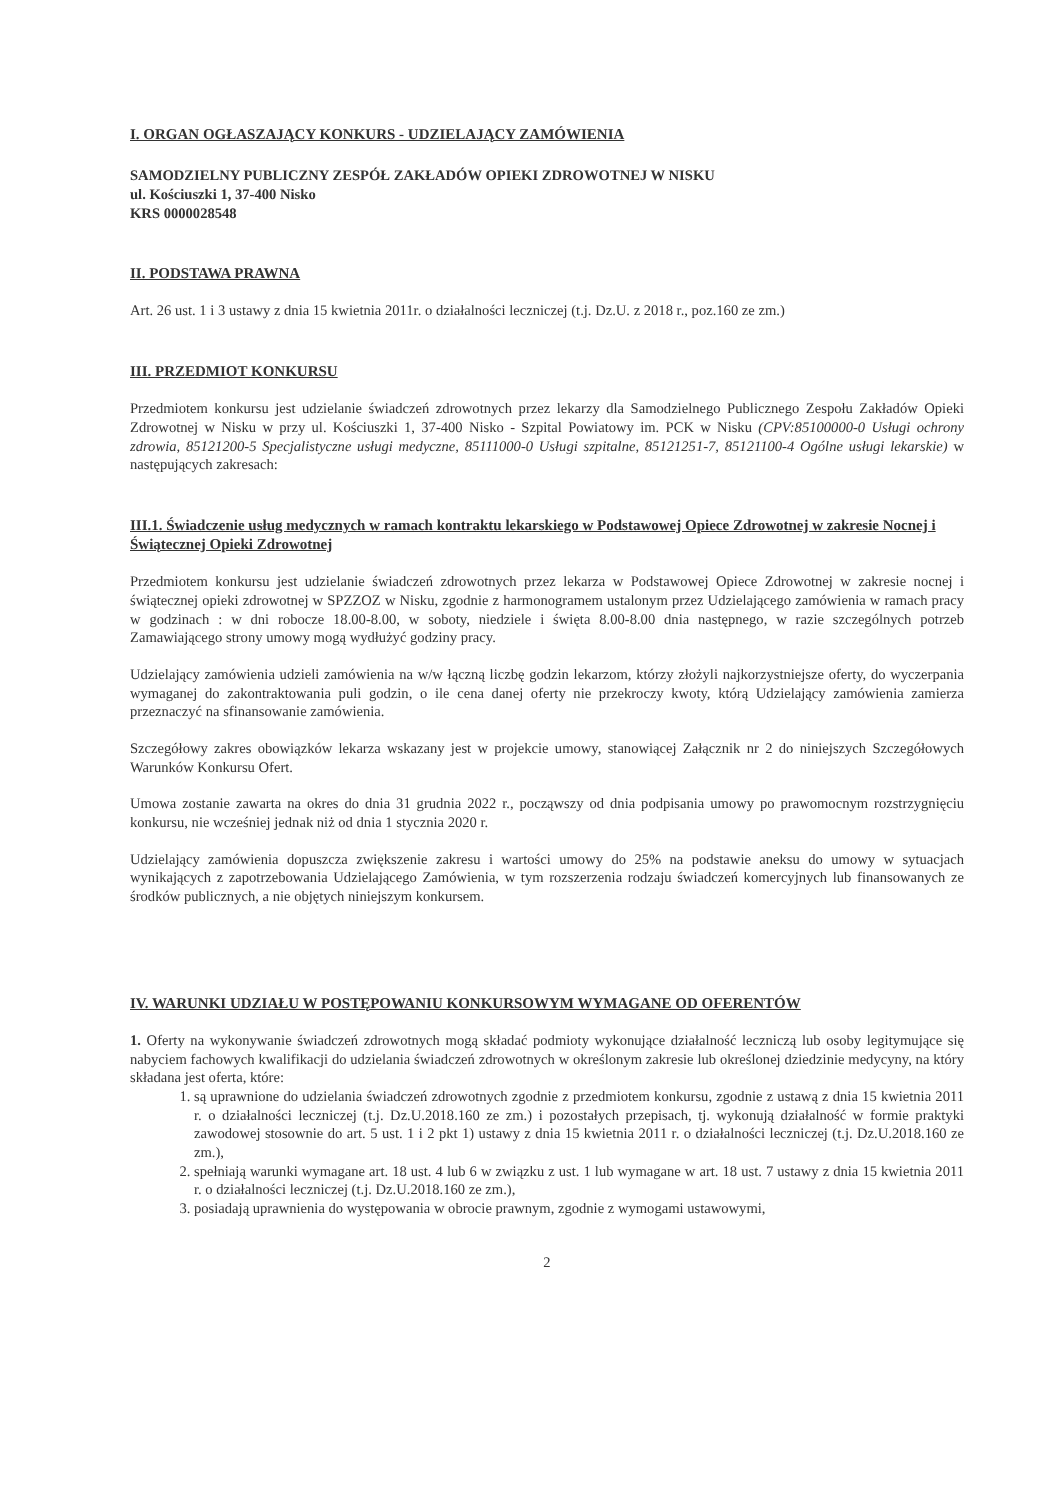I. ORGAN OGŁASZAJĄCY KONKURS - UDZIELAJĄCY ZAMÓWIENIA
SAMODZIELNY PUBLICZNY ZESPÓŁ ZAKŁADÓW OPIEKI ZDROWOTNEJ W NISKU
ul. Kościuszki 1, 37-400 Nisko
KRS 0000028548
II. PODSTAWA PRAWNA
Art. 26 ust. 1 i 3 ustawy z dnia 15 kwietnia 2011r. o działalności leczniczej (t.j. Dz.U. z 2018 r., poz.160 ze zm.)
III. PRZEDMIOT KONKURSU
Przedmiotem konkursu jest udzielanie świadczeń zdrowotnych przez lekarzy dla Samodzielnego Publicznego Zespołu Zakładów Opieki Zdrowotnej w Nisku w przy ul. Kościuszki 1, 37-400 Nisko - Szpital Powiatowy im. PCK w Nisku (CPV:85100000-0 Usługi ochrony zdrowia, 85121200-5 Specjalistyczne usługi medyczne, 85111000-0 Usługi szpitalne, 85121251-7, 85121100-4 Ogólne usługi lekarskie) w następujących zakresach:
III.1. Świadczenie usług medycznych w ramach kontraktu lekarskiego w Podstawowej Opiece Zdrowotnej w zakresie Nocnej i Świątecznej Opieki Zdrowotnej
Przedmiotem konkursu jest udzielanie świadczeń zdrowotnych przez lekarza w Podstawowej Opiece Zdrowotnej w zakresie nocnej i świątecznej opieki zdrowotnej w SPZZOZ w Nisku, zgodnie z harmonogramem ustalonym przez Udzielającego zamówienia w ramach pracy w godzinach : w dni robocze 18.00-8.00, w soboty, niedziele i święta 8.00-8.00 dnia następnego, w razie szczególnych potrzeb Zamawiającego strony umowy mogą wydłużyć godziny pracy.
Udzielający zamówienia udzieli zamówienia na w/w łączną liczbę godzin lekarzom, którzy złożyli najkorzystniejsze oferty, do wyczerpania wymaganej do zakontraktowania puli godzin, o ile cena danej oferty nie przekroczy kwoty, którą Udzielający zamówienia zamierza przeznaczyć na sfinansowanie zamówienia.
Szczegółowy zakres obowiązków lekarza wskazany jest w projekcie umowy, stanowiącej Załącznik nr 2 do niniejszych Szczegółowych Warunków Konkursu Ofert.
Umowa zostanie zawarta na okres do dnia 31 grudnia 2022 r., począwszy od dnia podpisania umowy po prawomocnym rozstrzygnięciu konkursu, nie wcześniej jednak niż od dnia 1 stycznia 2020 r.
Udzielający zamówienia dopuszcza zwiększenie zakresu i wartości umowy do 25% na podstawie aneksu do umowy w sytuacjach wynikających z zapotrzebowania Udzielającego Zamówienia, w tym rozszerzenia rodzaju świadczeń komercyjnych lub finansowanych ze środków publicznych, a nie objętych niniejszym konkursem.
IV. WARUNKI UDZIAŁU W POSTĘPOWANIU KONKURSOWYM WYMAGANE OD OFERENTÓW
1. Oferty na wykonywanie świadczeń zdrowotnych mogą składać podmioty wykonujące działalność leczniczą lub osoby legitymujące się nabyciem fachowych kwalifikacji do udzielania świadczeń zdrowotnych w określonym zakresie lub określonej dziedzinie medycyny, na który składana jest oferta, które:
1. są uprawnione do udzielania świadczeń zdrowotnych zgodnie z przedmiotem konkursu, zgodnie z ustawą z dnia 15 kwietnia 2011 r. o działalności leczniczej (t.j. Dz.U.2018.160 ze zm.) i pozostałych przepisach, tj. wykonują działalność w formie praktyki zawodowej stosownie do art. 5 ust. 1 i 2 pkt 1) ustawy z dnia 15 kwietnia 2011 r. o działalności leczniczej (t.j. Dz.U.2018.160 ze zm.),
2. spełniają warunki wymagane art. 18 ust. 4 lub 6 w związku z ust. 1 lub wymagane w art. 18 ust. 7 ustawy z dnia 15 kwietnia 2011 r. o działalności leczniczej (t.j. Dz.U.2018.160 ze zm.),
3. posiadają uprawnienia do występowania w obrocie prawnym, zgodnie z wymogami ustawowymi,
2